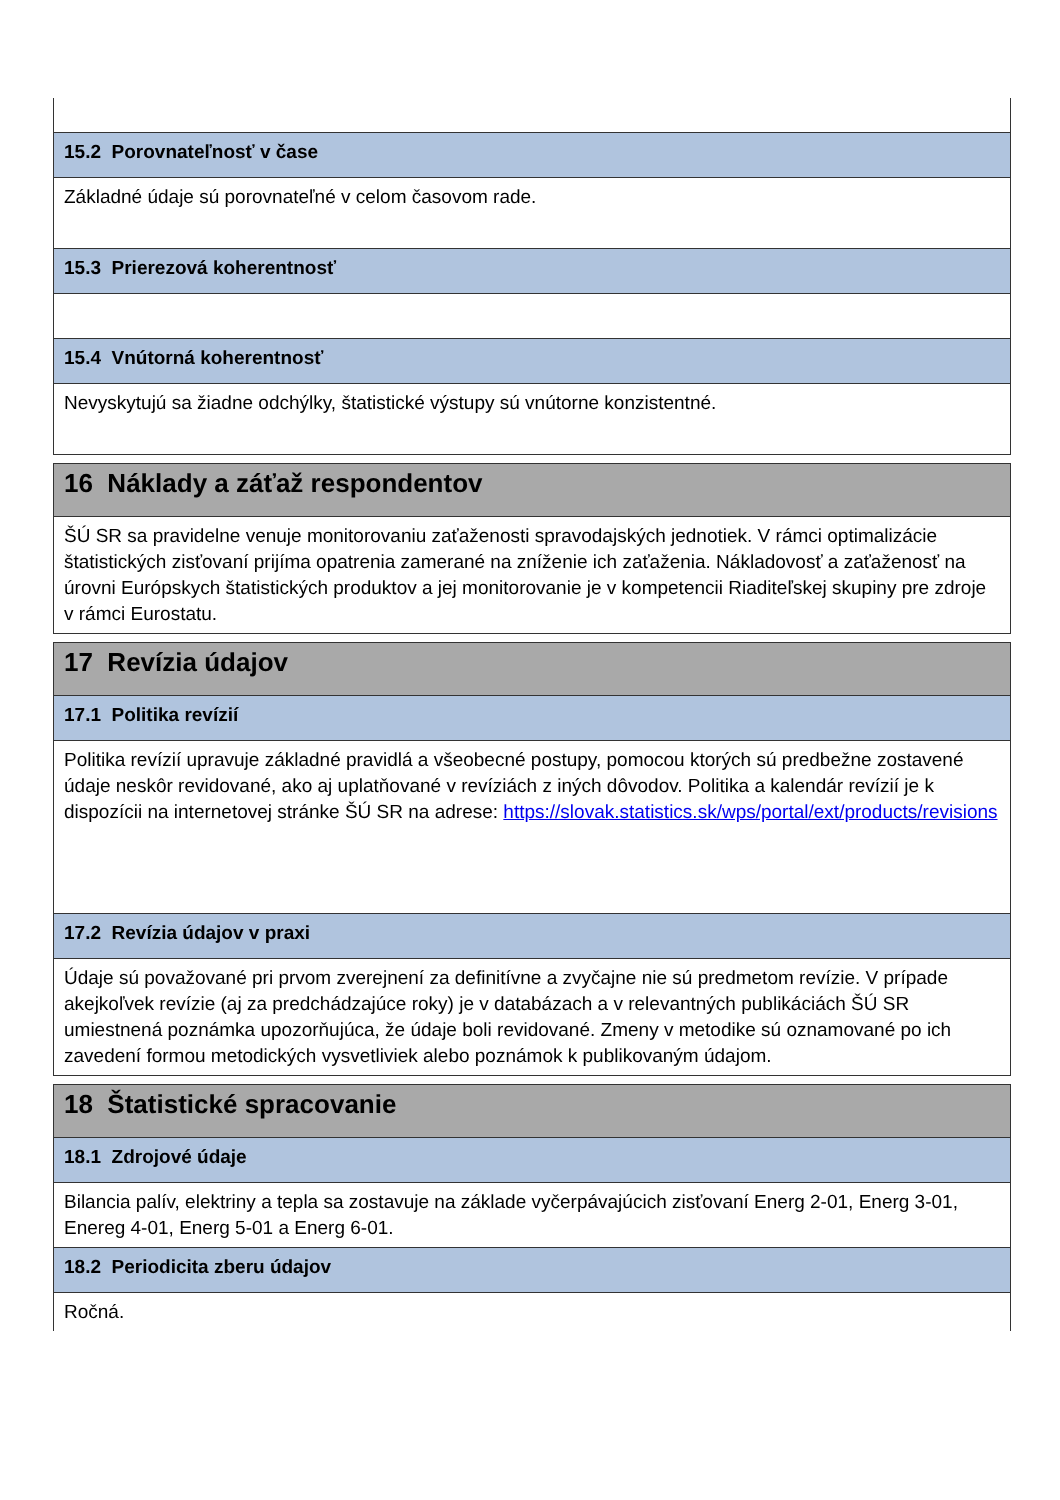| 15.2 Porovnateľnosť v čase |
| Základné údaje sú porovnateľné v celom časovom rade. |
| 15.3 Prierezová koherentnosť |
| 15.4 Vnútorná koherentnosť |
| Nevyskytujú sa žiadne odchýlky, štatistické výstupy sú vnútorne konzistentné. |
| 16 Náklady a záťaž respondentov |
| ŠÚ SR sa pravidelne venuje monitorovaniu zaťaženosti spravodajských jednotiek. V rámci optimalizácie štatistických zisťovaní prijíma opatrenia zamerané na zníženie ich zaťaženia. Nákladovosť a zaťaženosť na úrovni Európskych štatistických produktov a jej monitorovanie je v kompetencii Riaditeľskej skupiny pre zdroje v rámci Eurostatu. |
| 17 Revízia údajov |
| 17.1 Politika revízií |
| Politika revízií upravuje základné pravidlá a všeobecné postupy, pomocou ktorých sú predbežne zostavené údaje neskôr revidované, ako aj uplatňované v revíziách z iných dôvodov. Politika a kalendár revízií je k dispozícii na internetovej stránke ŠÚ SR na adrese: https://slovak.statistics.sk/wps/portal/ext/products/revisions |
| 17.2 Revízia údajov v praxi |
| Údaje sú považované pri prvom zverejnení za definitívne a zvyčajne nie sú predmetom revízie. V prípade akejkoľvek revízie (aj za predchádzajúce roky) je v databázach a v relevantných publikáciách ŠÚ SR umiestnená poznámka upozorňujúca, že údaje boli revidované. Zmeny v metodike sú oznamované po ich zavedení formou metodických vysvetliviek alebo poznámok k publikovaným údajom. |
| 18 Štatistické spracovanie |
| 18.1 Zdrojové údaje |
| Bilancia palív, elektriny a tepla sa zostavuje na základe vyčerpávajúcich zisťovaní Energ 2-01, Energ 3-01, Enereg 4-01, Energ 5-01 a Energ 6-01. |
| 18.2 Periodicita zberu údajov |
| Ročná. |